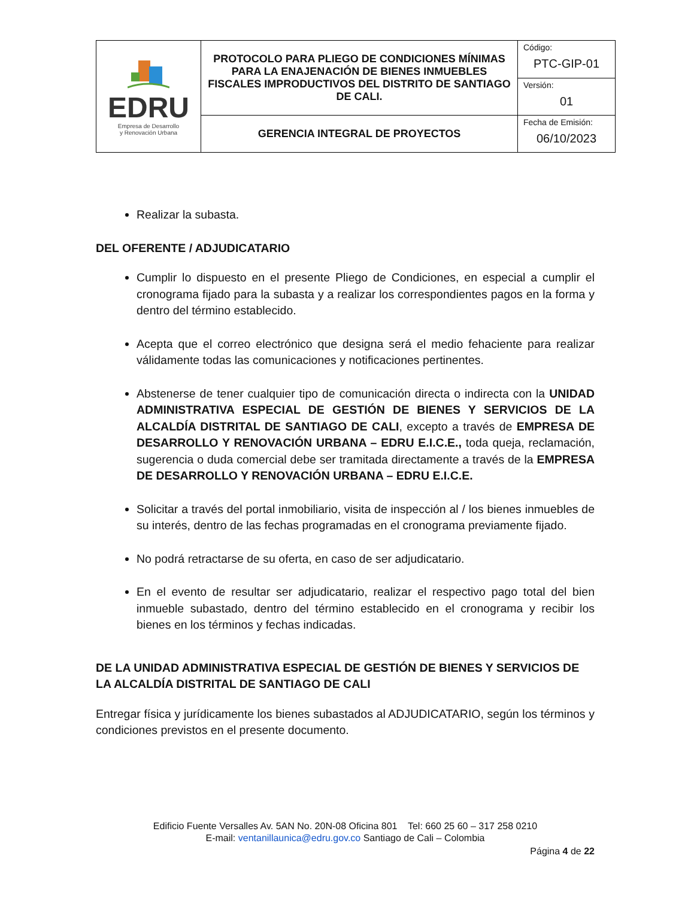| EDRU Empresa de Desarrollo y Renovación Urbana | PROTOCOLO PARA PLIEGO DE CONDICIONES MÍNIMAS PARA LA ENAJENACIÓN DE BIENES INMUEBLES FISCALES IMPRODUCTIVOS DEL DISTRITO DE SANTIAGO DE CALI. | Código: PTC-GIP-01 |
| | | Versión: 01 |
| | GERENCIA INTEGRAL DE PROYECTOS | Fecha de Emisión: 06/10/2023 |
Realizar la subasta.
DEL OFERENTE / ADJUDICATARIO
Cumplir lo dispuesto en el presente Pliego de Condiciones, en especial a cumplir el cronograma fijado para la subasta y a realizar los correspondientes pagos en la forma y dentro del término establecido.
Acepta que el correo electrónico que designa será el medio fehaciente para realizar válidamente todas las comunicaciones y notificaciones pertinentes.
Abstenerse de tener cualquier tipo de comunicación directa o indirecta con la UNIDAD ADMINISTRATIVA ESPECIAL DE GESTIÓN DE BIENES Y SERVICIOS DE LA ALCALDÍA DISTRITAL DE SANTIAGO DE CALI, excepto a través de EMPRESA DE DESARROLLO Y RENOVACIÓN URBANA – EDRU E.I.C.E., toda queja, reclamación, sugerencia o duda comercial debe ser tramitada directamente a través de la EMPRESA DE DESARROLLO Y RENOVACIÓN URBANA – EDRU E.I.C.E.
Solicitar a través del portal inmobiliario, visita de inspección al / los bienes inmuebles de su interés, dentro de las fechas programadas en el cronograma previamente fijado.
No podrá retractarse de su oferta, en caso de ser adjudicatario.
En el evento de resultar ser adjudicatario, realizar el respectivo pago total del bien inmueble subastado, dentro del término establecido en el cronograma y recibir los bienes en los términos y fechas indicadas.
DE LA UNIDAD ADMINISTRATIVA ESPECIAL DE GESTIÓN DE BIENES Y SERVICIOS DE LA ALCALDÍA DISTRITAL DE SANTIAGO DE CALI
Entregar física y jurídicamente los bienes subastados al ADJUDICATARIO, según los términos y condiciones previstos en el presente documento.
Edificio Fuente Versalles Av. 5AN No. 20N-08 Oficina 801 Tel: 660 25 60 – 317 258 0210
E-mail: ventanillaunica@edru.gov.co Santiago de Cali – Colombia
Página 4 de 22